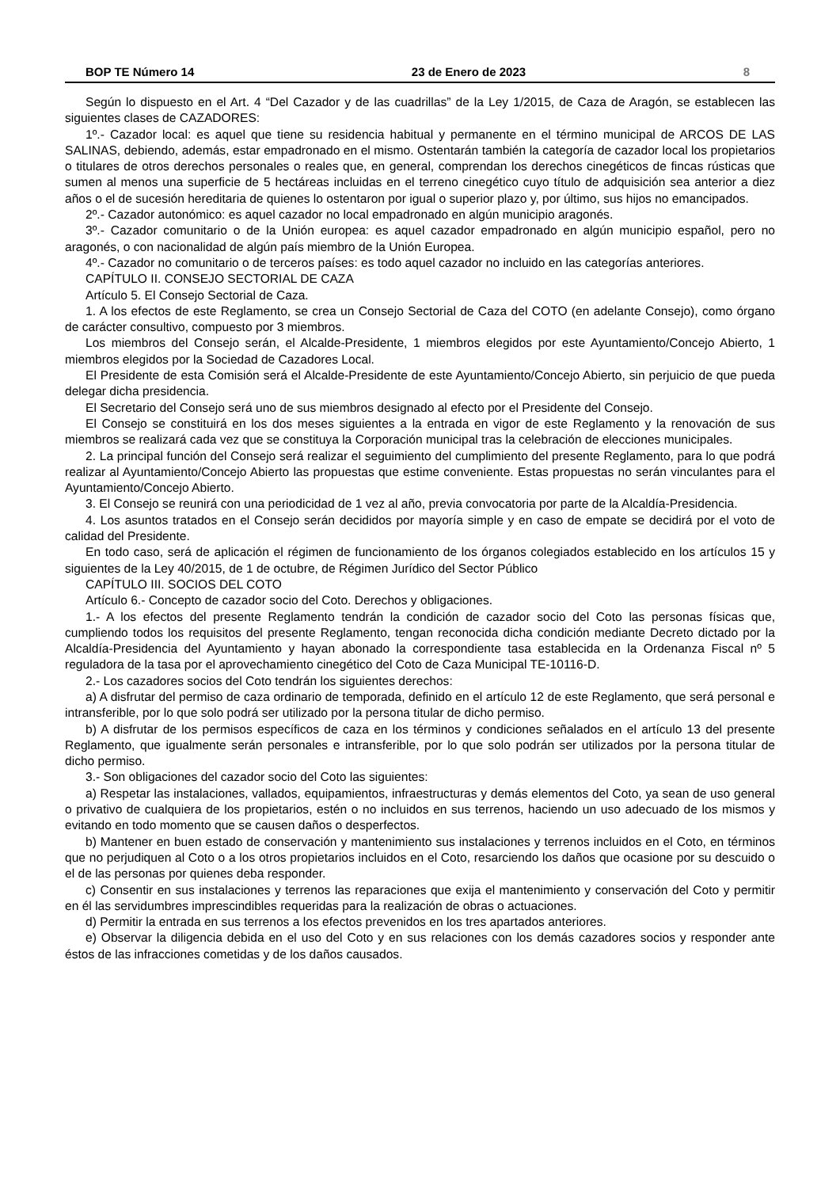BOP TE Número 14 23 de Enero de 2023 8
Según lo dispuesto en el Art. 4 “Del Cazador y de las cuadrillas” de la Ley 1/2015, de Caza de Aragón, se establecen las siguientes clases de CAZADORES:
1º.- Cazador local: es aquel que tiene su residencia habitual y permanente en el término municipal de ARCOS DE LAS SALINAS, debiendo, además, estar empadronado en el mismo. Ostentarán también la categoría de cazador local los propietarios o titulares de otros derechos personales o reales que, en general, comprendan los derechos cinegéticos de fincas rústicas que sumen al menos una superficie de 5 hectáreas incluidas en el terreno cinegético cuyo título de adquisición sea anterior a diez años o el de sucesión hereditaria de quienes lo ostentaron por igual o superior plazo y, por último, sus hijos no emancipados.
2º.- Cazador autonómico: es aquel cazador no local empadronado en algún municipio aragonés.
3º.- Cazador comunitario o de la Unión europea: es aquel cazador empadronado en algún municipio español, pero no aragonés, o con nacionalidad de algún país miembro de la Unión Europea.
4º.- Cazador no comunitario o de terceros países: es todo aquel cazador no incluido en las categorías anteriores.
CAPÍTULO II. CONSEJO SECTORIAL DE CAZA
Artículo 5. El Consejo Sectorial de Caza.
1. A los efectos de este Reglamento, se crea un Consejo Sectorial de Caza del COTO (en adelante Consejo), como órgano de carácter consultivo, compuesto por 3 miembros.
Los miembros del Consejo serán, el Alcalde-Presidente, 1 miembros elegidos por este Ayuntamiento/Concejo Abierto, 1 miembros elegidos por la Sociedad de Cazadores Local.
El Presidente de esta Comisión será el Alcalde-Presidente de este Ayuntamiento/Concejo Abierto, sin perjuicio de que pueda delegar dicha presidencia.
El Secretario del Consejo será uno de sus miembros designado al efecto por el Presidente del Consejo.
El Consejo se constituirá en los dos meses siguientes a la entrada en vigor de este Reglamento y la renovación de sus miembros se realizará cada vez que se constituya la Corporación municipal tras la celebración de elecciones municipales.
2. La principal función del Consejo será realizar el seguimiento del cumplimiento del presente Reglamento, para lo que podrá realizar al Ayuntamiento/Concejo Abierto las propuestas que estime conveniente. Estas propuestas no serán vinculantes para el Ayuntamiento/Concejo Abierto.
3. El Consejo se reunirá con una periodicidad de 1 vez al año, previa convocatoria por parte de la Alcaldía-Presidencia.
4. Los asuntos tratados en el Consejo serán decididos por mayoría simple y en caso de empate se decidirá por el voto de calidad del Presidente.
En todo caso, será de aplicación el régimen de funcionamiento de los órganos colegiados establecido en los artículos 15 y siguientes de la Ley 40/2015, de 1 de octubre, de Régimen Jurídico del Sector Público
CAPÍTULO III. SOCIOS DEL COTO
Artículo 6.- Concepto de cazador socio del Coto. Derechos y obligaciones.
1.- A los efectos del presente Reglamento tendrán la condición de cazador socio del Coto las personas físicas que, cumpliendo todos los requisitos del presente Reglamento, tengan reconocida dicha condición mediante Decreto dictado por la Alcaldía-Presidencia del Ayuntamiento y hayan abonado la correspondiente tasa establecida en la Ordenanza Fiscal nº 5 reguladora de la tasa por el aprovechamiento cinegético del Coto de Caza Municipal TE-10116-D.
2.- Los cazadores socios del Coto tendrán los siguientes derechos:
a) A disfrutar del permiso de caza ordinario de temporada, definido en el artículo 12 de este Reglamento, que será personal e intransferible, por lo que solo podrá ser utilizado por la persona titular de dicho permiso.
b) A disfrutar de los permisos específicos de caza en los términos y condiciones señalados en el artículo 13 del presente Reglamento, que igualmente serán personales e intransferible, por lo que solo podrán ser utilizados por la persona titular de dicho permiso.
3.- Son obligaciones del cazador socio del Coto las siguientes:
a) Respetar las instalaciones, vallados, equipamientos, infraestructuras y demás elementos del Coto, ya sean de uso general o privativo de cualquiera de los propietarios, estén o no incluidos en sus terrenos, haciendo un uso adecuado de los mismos y evitando en todo momento que se causen daños o desperfectos.
b) Mantener en buen estado de conservación y mantenimiento sus instalaciones y terrenos incluidos en el Coto, en términos que no perjudiquen al Coto o a los otros propietarios incluidos en el Coto, resarciendo los daños que ocasione por su descuido o el de las personas por quienes deba responder.
c) Consentir en sus instalaciones y terrenos las reparaciones que exija el mantenimiento y conservación del Coto y permitir en él las servidumbres imprescindibles requeridas para la realización de obras o actuaciones.
d) Permitir la entrada en sus terrenos a los efectos prevenidos en los tres apartados anteriores.
e) Observar la diligencia debida en el uso del Coto y en sus relaciones con los demás cazadores socios y responder ante éstos de las infracciones cometidas y de los daños causados.